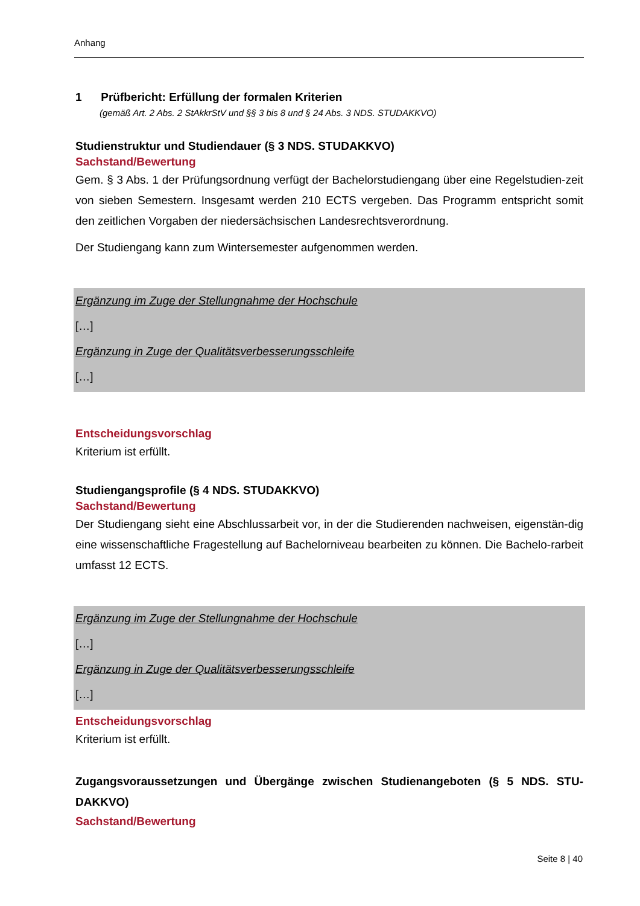Anhang
1 Prüfbericht: Erfüllung der formalen Kriterien
(gemäß Art. 2 Abs. 2 StAkkrStV und §§ 3 bis 8 und § 24 Abs. 3 NDS. STUDAKKVO)
Studienstruktur und Studiendauer (§ 3 NDS. STUDAKKVO)
Sachstand/Bewertung
Gem. § 3 Abs. 1 der Prüfungsordnung verfügt der Bachelorstudiengang über eine Regelstudien-zeit von sieben Semestern. Insgesamt werden 210 ECTS vergeben. Das Programm entspricht somit den zeitlichen Vorgaben der niedersächsischen Landesrechtsverordnung.
Der Studiengang kann zum Wintersemester aufgenommen werden.
Ergänzung im Zuge der Stellungnahme der Hochschule
[…]
Ergänzung in Zuge der Qualitätsverbesserungsschleife
[…]
Entscheidungsvorschlag
Kriterium ist erfüllt.
Studiengangsprofile (§ 4 NDS. STUDAKKVO)
Sachstand/Bewertung
Der Studiengang sieht eine Abschlussarbeit vor, in der die Studierenden nachweisen, eigenstän-dig eine wissenschaftliche Fragestellung auf Bachelorniveau bearbeiten zu können. Die Bachelo-rarbeit umfasst 12 ECTS.
Ergänzung im Zuge der Stellungnahme der Hochschule
[…]
Ergänzung in Zuge der Qualitätsverbesserungsschleife
[…]
Entscheidungsvorschlag
Kriterium ist erfüllt.
Zugangsvoraussetzungen und Übergänge zwischen Studienangeboten (§ 5 NDS. STU-DAKKVO)
Sachstand/Bewertung
Seite 8 | 40